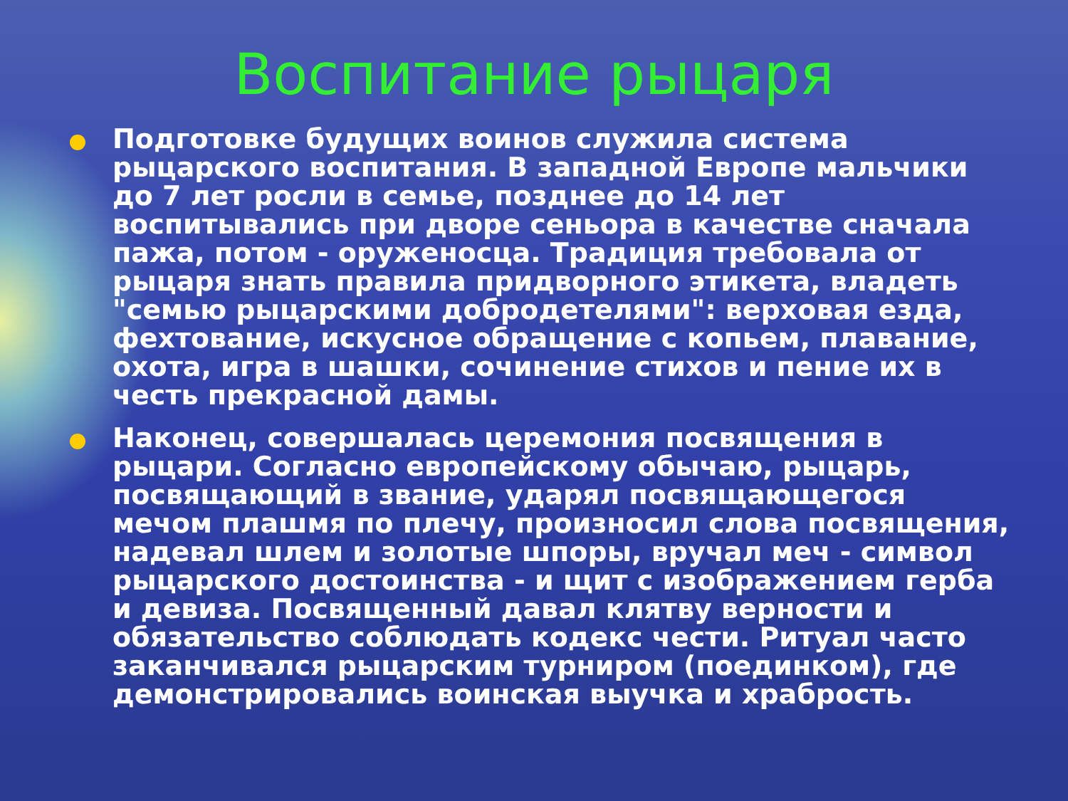Воспитание рыцаря
Подготовке будущих воинов служила система рыцарского воспитания. В западной Европе мальчики до 7 лет росли в семье, позднее до 14 лет воспитывались при дворе сеньора в качестве сначала пажа, потом - оруженосца. Традиция требовала от рыцаря знать правила придворного этикета, владеть "семью рыцарскими добродетелями": верховая езда, фехтование, искусное обращение с копьем, плавание, охота, игра в шашки, сочинение стихов и пение их в честь прекрасной дамы.
Наконец, совершалась церемония посвящения в рыцари. Согласно европейскому обычаю, рыцарь, посвящающий в звание, ударял посвящающегося мечом плашмя по плечу, произносил слова посвящения, надевал шлем и золотые шпоры, вручал меч - символ рыцарского достоинства - и щит с изображением герба и девиза. Посвященный давал клятву верности и обязательство соблюдать кодекс чести. Ритуал часто заканчивался рыцарским турниром (поединком), где демонстрировались воинская выучка и храбрость.